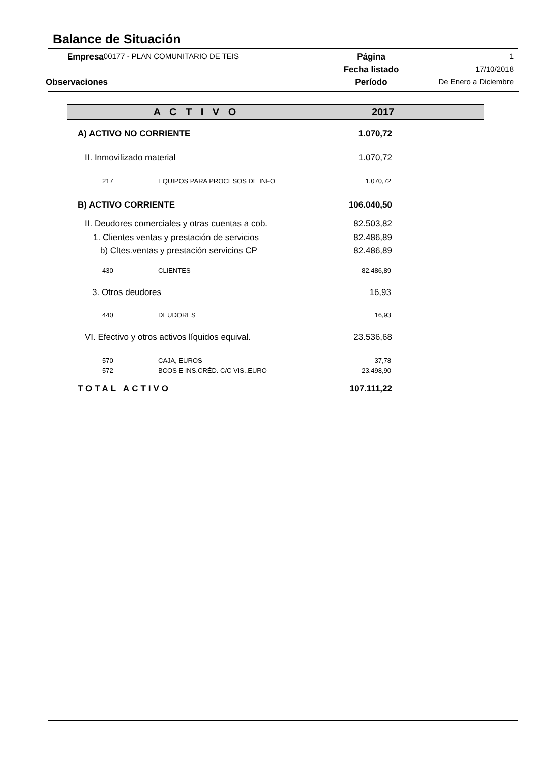Balance de Situación
| Empresa | 00177 - PLAN COMUNITARIO DE TEIS | Página | 1 |
| | | Fecha listado | 17/10/2018 |
| Observaciones | | Período | De Enero a Diciembre |
| A C T I V O | | 2017 |
| --- | --- | --- |
| A) ACTIVO NO CORRIENTE | | 1.070,72 |
| II. Inmovilizado material | | 1.070,72 |
| 217 | EQUIPOS PARA PROCESOS DE INFO | 1.070,72 |
| B) ACTIVO CORRIENTE | | 106.040,50 |
| II. Deudores comerciales y otras cuentas a cob. | | 82.503,82 |
| 1. Clientes ventas y prestación de servicios | | 82.486,89 |
| b) Cltes.ventas y prestación servicios CP | | 82.486,89 |
| 430 | CLIENTES | 82.486,89 |
| 3. Otros deudores | | 16,93 |
| 440 | DEUDORES | 16,93 |
| VI. Efectivo y otros activos líquidos equival. | | 23.536,68 |
| 570 | CAJA, EUROS | 37,78 |
| 572 | BCOS E INS.CRÉD. C/C VIS.,EURO | 23.498,90 |
| TOTAL ACTIVO | | 107.111,22 |